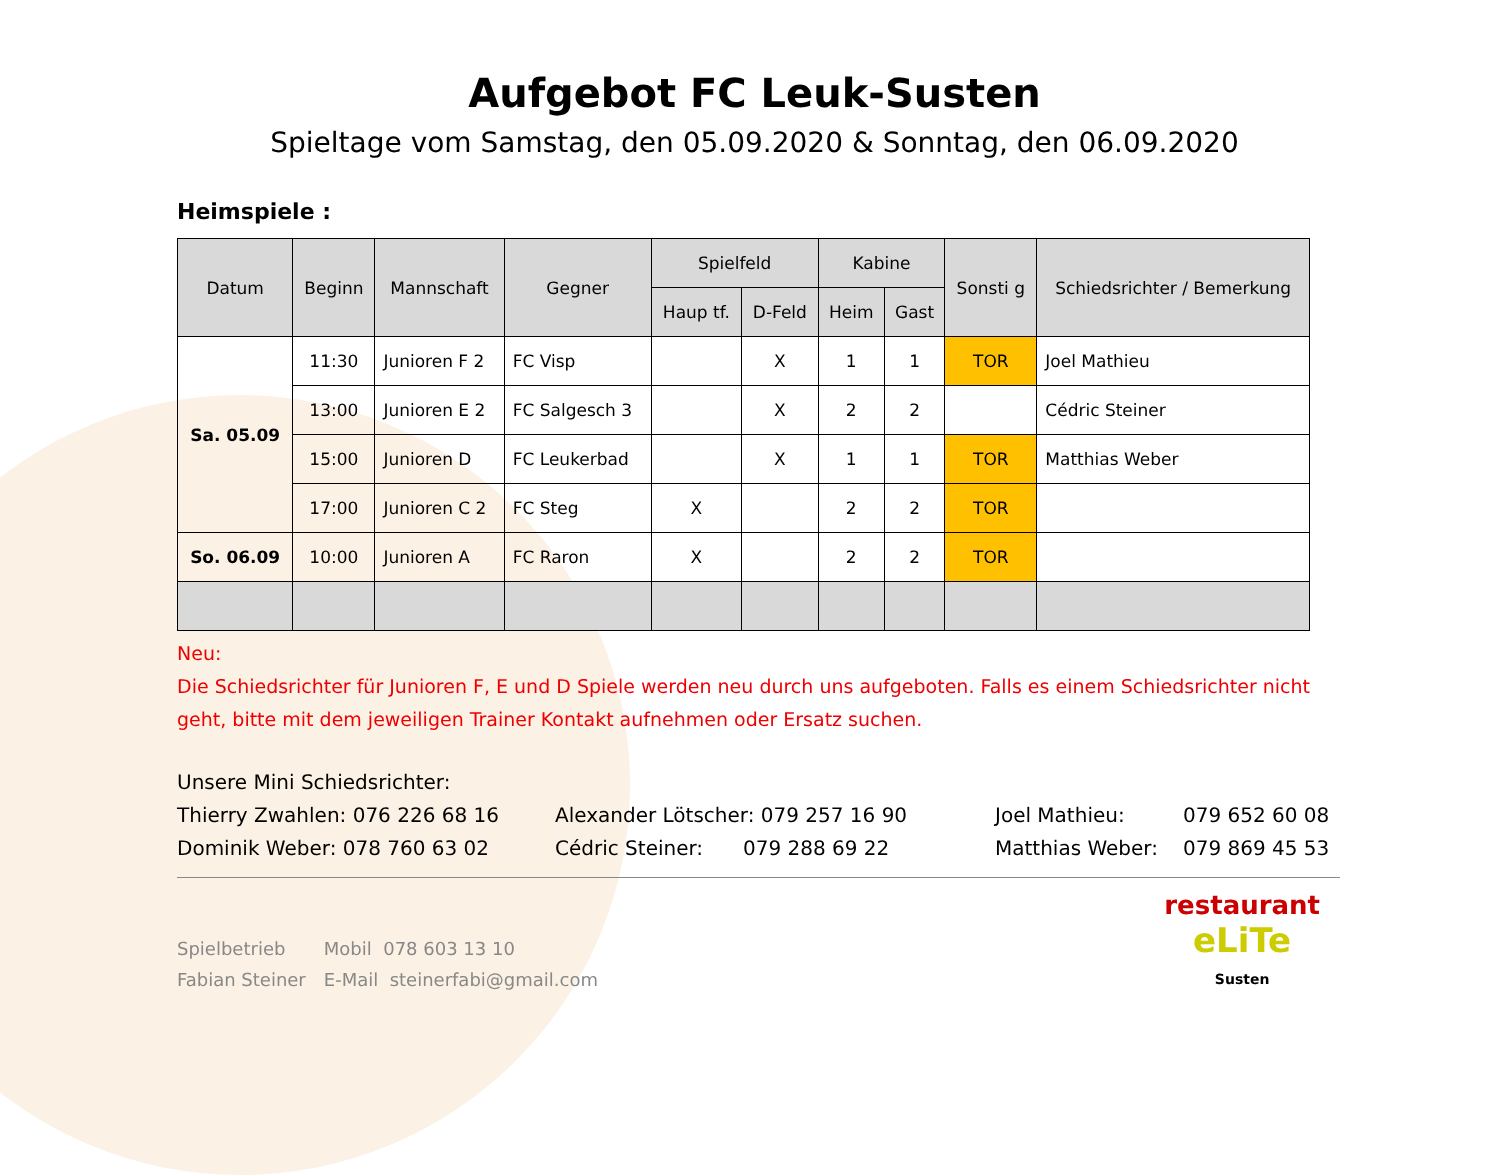Aufgebot FC Leuk-Susten
Spieltage vom Samstag, den 05.09.2020 & Sonntag, den 06.09.2020
Heimspiele :
| Datum | Beginn | Mannschaft | Gegner | Spielfeld | | Kabine | | Sonsti g | Schiedsrichter / Bemerkung |
| --- | --- | --- | --- | --- | --- | --- | --- | --- | --- |
| | | | | Haup tf. | D-Feld | Heim | Gast | | |
| Sa. 05.09 | 11:30 | Junioren F 2 | FC Visp | | X | 1 | 1 | TOR | Joel Mathieu |
| | 13:00 | Junioren E 2 | FC Salgesch 3 | | X | 2 | 2 | | Cédric Steiner |
| | 15:00 | Junioren D | FC Leukerbad | | X | 1 | 1 | TOR | Matthias Weber |
| | 17:00 | Junioren C 2 | FC Steg | X | | 2 | 2 | TOR | |
| So. 06.09 | 10:00 | Junioren A | FC Raron | X | | 2 | 2 | TOR | |
Neu:
Die Schiedsrichter für Junioren F, E und D Spiele werden neu durch uns aufgeboten. Falls es einem Schiedsrichter nicht geht, bitte mit dem jeweiligen Trainer Kontakt aufnehmen oder Ersatz suchen.
Unsere Mini Schiedsrichter:
Thierry Zwahlen: 076 226 68 16 Alexander Lötscher: 079 257 16 90 Joel Mathieu: 079 652 60 08
Dominik Weber: 078 760 63 02 Cédric Steiner: 079 288 69 22 Matthias Weber: 079 869 45 53
Spielbetrieb
Fabian Steiner
Mobil 078 603 13 10
E-Mail steinerfabi@gmail.com
restaurant
eLiTe
Susten